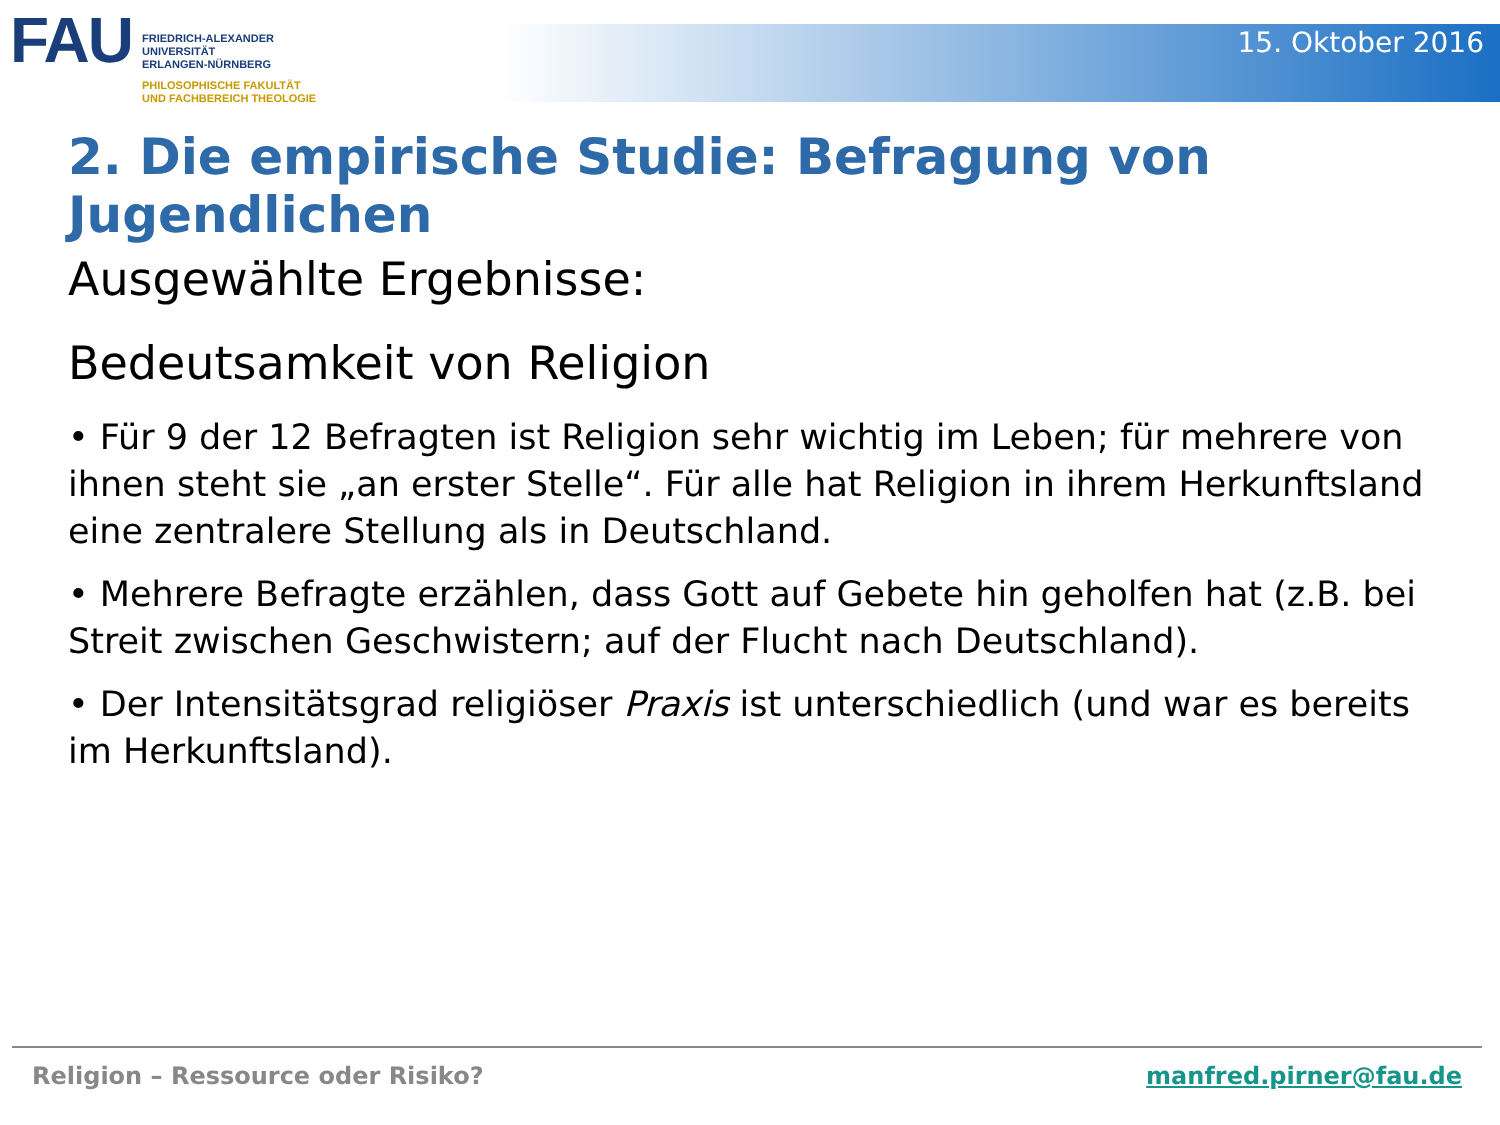FAU
FRIEDRICH-ALEXANDER
UNIVERSITÄT
ERLANGEN-NÜRNBERG
PHILOSOPHISCHE FAKULTÄT
UND FACHBEREICH THEOLOGIE
15. Oktober 2016
2. Die empirische Studie: Befragung von Jugendlichen
Ausgewählte Ergebnisse:
Bedeutsamkeit von Religion
• Für 9 der 12 Befragten ist Religion sehr wichtig im Leben; für mehrere von ihnen steht sie „an erster Stelle“. Für alle hat Religion in ihrem Herkunftsland eine zentralere Stellung als in Deutschland.
• Mehrere Befragte erzählen, dass Gott auf Gebete hin geholfen hat (z.B. bei Streit zwischen Geschwistern; auf der Flucht nach Deutschland).
• Der Intensitätsgrad religiöser Praxis ist unterschiedlich (und war es bereits im Herkunftsland).
Religion – Ressource oder Risiko? manfred.pirner@fau.de